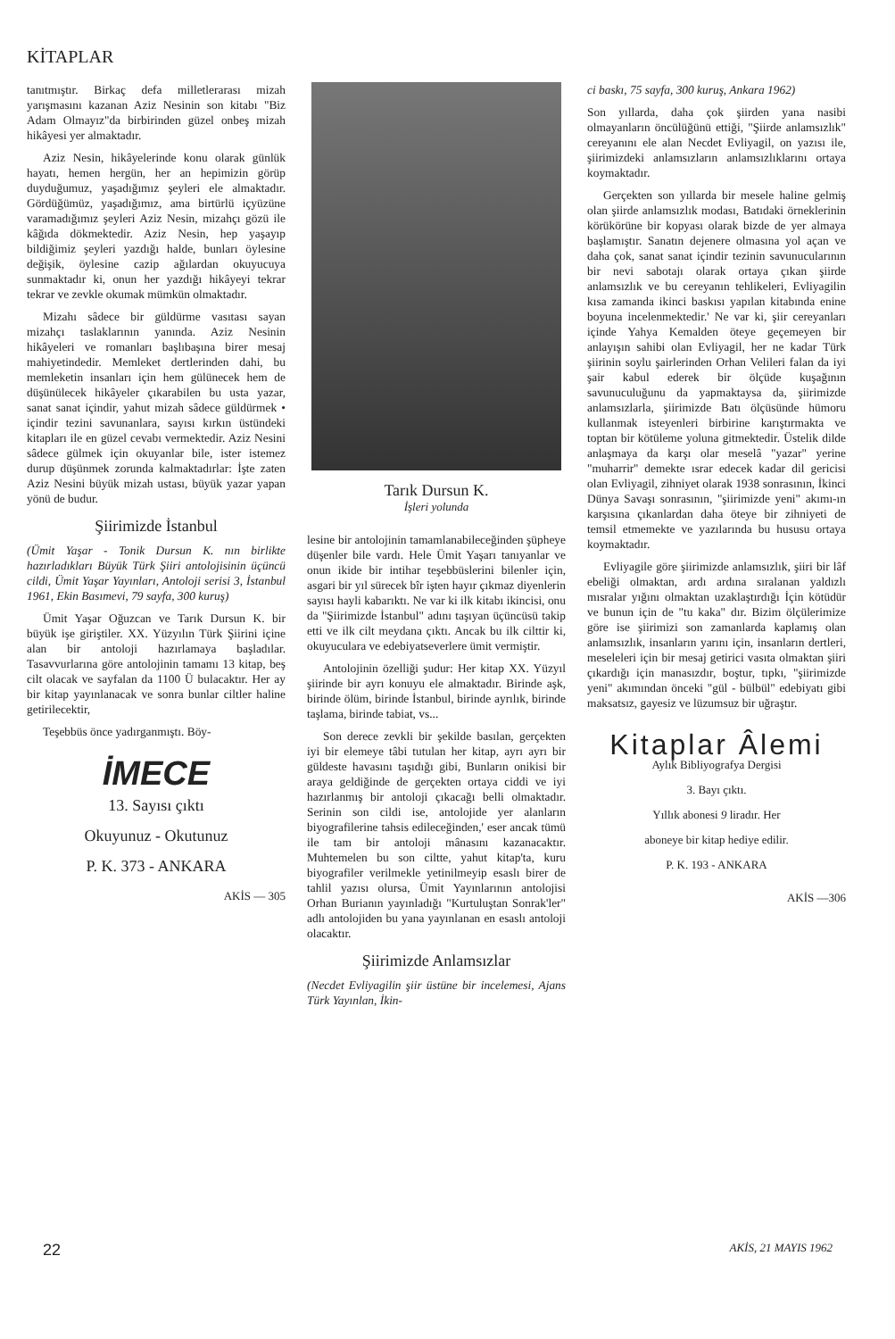KİTAPLAR
tanıtmıştır. Birkaç defa milletlerarası mizah yarışmasını kazanan Aziz Nesinin son kitabı "Biz Adam Olmayız"da birbirinden güzel onbeş mizah hikâyesi yer almaktadır.
Aziz Nesin, hikâyelerinde konu olarak günlük hayatı, hemen hergün, her an hepimizin görüp duyduğumuz, yaşadığımız şeyleri ele almaktadır. Gördüğümüz, yaşadığımız, ama birtürlü içyüzüne varamadığımız şeyleri Aziz Nesin, mizahçı gözü ile kâğıda dökmektedir. Aziz Nesin, hep yaşayıp bildiğimiz şeyleri yazdığı halde, bunları öylesine değişik, öylesine cazip ağılardan okuyucuya sunmaktadır ki, onun her yazdığı hikâyeyi tekrar tekrar ve zevkle okumak mümkün olmaktadır.
Mizahı sâdece bir güldürme vasıtası sayan mizahçı taslaklarının yanında. Aziz Nesinin hikâyeleri ve romanları başlıbaşına birer mesaj mahiyetindedir. Memleket dertlerinden dahi, bu memleketin insanları için hem gülünecek hem de düşünülecek hikâyeler çıkarabilen bu usta yazar, sanat sanat içindir, yahut mizah sâdece güldürmek • içindir tezini savunanlara, sayısı kırkın üstündeki kitapları ile en güzel cevabı vermektedir. Aziz Nesini sâdece gülmek için okuyanlar bile, ister istemez durup düşünmek zorunda kalmaktadırlar: İşte zaten Aziz Nesini büyük mizah ustası, büyük yazar yapan yönü de budur.
Şiirimizde İstanbul
(Ümit Yaşar - Tonik Dursun K. nın birlikte hazırladıkları Büyük Türk Şiiri antolojisinin üçüncü cildi, Ümit Yaşar Yayınları, Antoloji serisi 3, İstanbul 1961, Ekin Basımevi, 79 sayfa, 300 kuruş)
Ümit Yaşar Oğuzcan ve Tarık Dursun K. bir büyük işe giriştiler. XX. Yüzyılın Türk Şiirini içine alan bir antoloji hazırlamaya başladılar. Tasavvurlarına göre antolojinin tamamı 13 kitap, beş cilt olacak ve sayfalan da 1100 Ü bulacaktır. Her ay bir kitap yayınlanacak ve sonra bunlar ciltler haline getirilecektir,
Teşebbüs önce yadırganmıştı. Böy-
İMECE
13. Sayısı çıktı
Okuyunuz - Okutunuz
P. K. 373 - ANKARA
AKİS — 305
Tarık Dursun K.
İşleri yolunda
lesine bir antolojinin tamamlanabileceğinden şüpheye düşenler bile vardı. Hele Ümit Yaşarı tanıyanlar ve onun ikide bir intihar teşebbüslerini bilenler için, asgari bir yıl sürecek bîr işten hayır çıkmaz diyenlerin sayısı hayli kabarıktı. Ne var ki ilk kitabı ikincisi, onu da "Şiirimizde İstanbul" adını taşıyan üçüncüsü takip etti ve ilk cilt meydana çıktı. Ancak bu ilk cilttir ki, okuyuculara ve edebiyatseverlere ümit vermiştir.
Antolojinin özelliği şudur: Her kitap XX. Yüzyıl şiirinde bir ayrı konuyu ele almaktadır. Birinde aşk, birinde ölüm, birinde İstanbul, birinde ayrılık, birinde taşlama, birinde tabiat, vs...
Son derece zevkli bir şekilde basılan, gerçekten iyi bir elemeye tâbi tutulan her kitap, ayrı ayrı bir güldeste havasını taşıdığı gibi, Bunların onikisi bir araya geldiğinde de gerçekten ortaya ciddi ve iyi hazırlanmış bir antoloji çıkacağı belli olmaktadır. Serinin son cildi ise, antolojide yer alanların biyografilerine tahsis edileceğinden,' eser ancak tümü ile tam bir antoloji mânasını kazanacaktır. Muhtemelen bu son ciltte, yahut kitap'ta, kuru biyografiler verilmekle yetinilmeyip esaslı birer de tahlil yazısı olursa, Ümit Yayınlarının antolojisi Orhan Burianın yayınladığı "Kurtuluştan Sonrak'ler" adlı antolojiden bu yana yayınlanan en esaslı antoloji olacaktır.
Şiirimizde Anlamsızlar
(Necdet Evliyagilin şiir üstüne bir incelemesi, Ajans Türk Yayınlan, İkin-
ci baskı, 75 sayfa, 300 kuruş, Ankara 1962)
Son yıllarda, daha çok şiirden yana nasibi olmayanların öncülüğünü ettiği, "Şiirde anlamsızlık" cereyanını ele alan Necdet Evliyagil, on yazısı ile, şiirimizdeki anlamsızların anlamsızlıklarını ortaya koymaktadır.
Gerçekten son yıllarda bir mesele haline gelmiş olan şiirde anlamsızlık modası, Batıdaki örneklerinin körükörüne bir kopyası olarak bizde de yer almaya başlamıştır. Sanatın dejenere olmasına yol açan ve daha çok, sanat sanat içindir tezinin savunucularının bir nevi sabotajı olarak ortaya çıkan şiirde anlamsızlık ve bu cereyanın tehlikeleri, Evliyagilin kısa zamanda ikinci baskısı yapılan kitabında enine boyuna incelenmektedir.' Ne var ki, şiir cereyanları içinde Yahya Kemalden öteye geçemeyen bir anlayışın sahibi olan Evliyagil, her ne kadar Türk şiirinin soylu şairlerinden Orhan Velileri falan da iyi şair kabul ederek bir ölçüde kuşağının savunuculuğunu da yapmaktaysa da, şiirimizde anlamsızlarla, şiirimizde Batı ölçüsünde hümoru kullanmak isteyenleri birbirine karıştırmakta ve toptan bir kötüleme yoluna gitmektedir. Üstelik dilde anlaşmaya da karşı olar meselâ "yazar" yerine "muharrir'' demekte ısrar edecek kadar dil gericisi olan Evliyagil, zihniyet olarak 1938 sonrasının, İkinci Dünya Savaşı sonrasının, "şiirimizde yeni" akımı-ın karşısına çıkanlardan daha öteye bir zihniyeti de temsil etmemekte ve yazılarında bu hususu ortaya koymaktadır.
Evliyagile göre şiirimizde anlamsızlık, şiiri bir lâf ebeliği olmaktan, ardı ardına sıralanan yaldızlı mısralar yığını olmaktan uzaklaştırdığı İçin kötüdür ve bunun için de "tu kaka" dır. Bizim ölçülerimize göre ise şiirimizi son zamanlarda kaplamış olan anlamsızlık, insanların yarını için, insanların dertleri, meseleleri için bir mesaj getirici vasıta olmaktan şiiri çıkardığı için manasızdır, boştur, tıpkı, "şiirimizde yeni" akımından önceki "gül - bülbül" edebiyatı gibi maksatsız, gayesiz ve lüzumsuz bir uğraştır.
Kitaplar Âlemi
Aylık Bibliyografya Dergisi
3. Bayı çıktı.
Yıllık abonesi 9 liradır. Her
aboneye bir kitap hediye edilir.
P. K. 193 - ANKARA
AKİS —306
22 AKİS, 21 MAYIS 1962